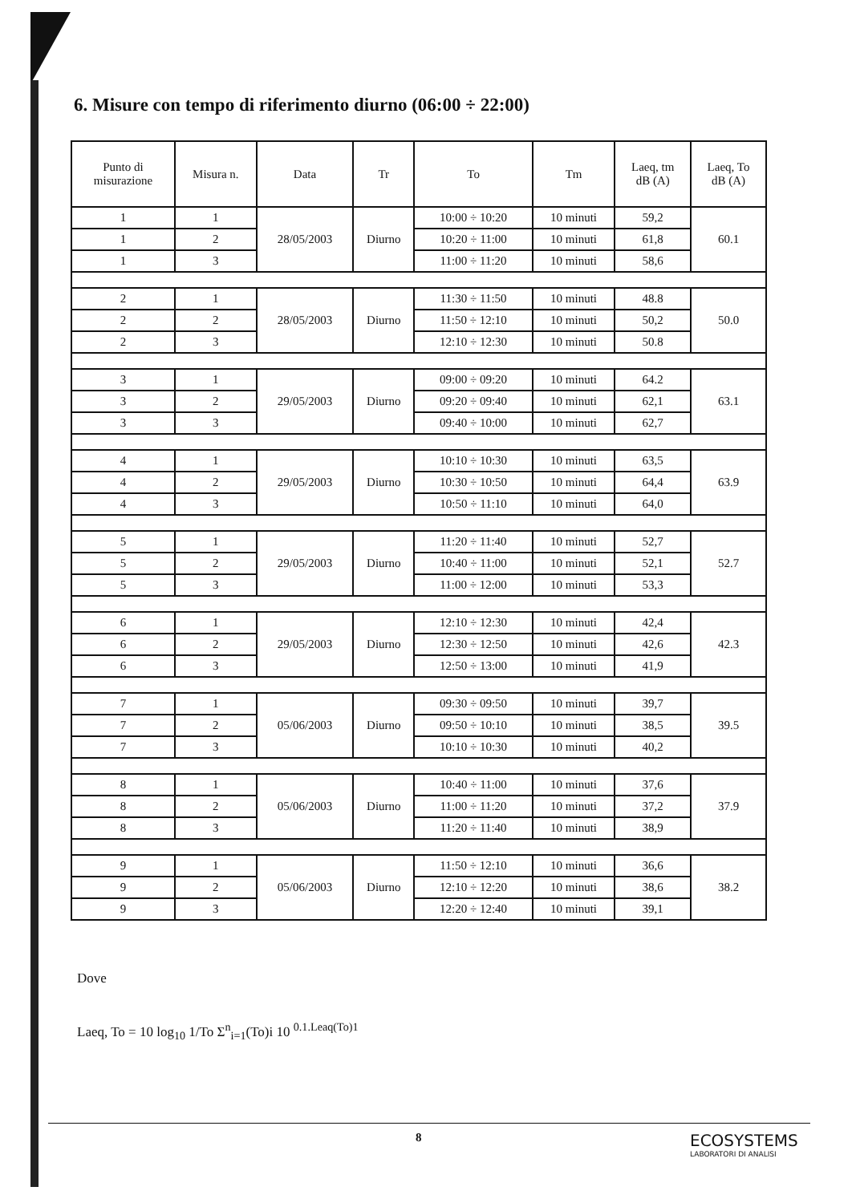6. Misure con tempo di riferimento diurno (06:00 ÷ 22:00)
| Punto di misurazione | Misura n. | Data | Tr | To | Tm | Laeq, tm dB (A) | Laeq, To dB (A) |
| --- | --- | --- | --- | --- | --- | --- | --- |
| 1 | 1 | 28/05/2003 | Diurno | 10:00 ÷ 10:20 | 10 minuti | 59,2 | 60.1 |
| 1 | 2 | | | 10:20 ÷ 11:00 | 10 minuti | 61,8 | |
| 1 | 3 | | | 11:00 ÷ 11:20 | 10 minuti | 58,6 | |
| 2 | 1 | 28/05/2003 | Diurno | 11:30 ÷ 11:50 | 10 minuti | 48.8 | 50.0 |
| 2 | 2 | | | 11:50 ÷ 12:10 | 10 minuti | 50,2 | |
| 2 | 3 | | | 12:10 ÷ 12:30 | 10 minuti | 50.8 | |
| 3 | 1 | 29/05/2003 | Diurno | 09:00 ÷ 09:20 | 10 minuti | 64.2 | 63.1 |
| 3 | 2 | | | 09:20 ÷ 09:40 | 10 minuti | 62,1 | |
| 3 | 3 | | | 09:40 ÷ 10:00 | 10 minuti | 62,7 | |
| 4 | 1 | 29/05/2003 | Diurno | 10:10 ÷ 10:30 | 10 minuti | 63,5 | 63.9 |
| 4 | 2 | | | 10:30 ÷ 10:50 | 10 minuti | 64,4 | |
| 4 | 3 | | | 10:50 ÷ 11:10 | 10 minuti | 64,0 | |
| 5 | 1 | 29/05/2003 | Diurno | 11:20 ÷ 11:40 | 10 minuti | 52,7 | 52.7 |
| 5 | 2 | | | 10:40 ÷ 11:00 | 10 minuti | 52,1 | |
| 5 | 3 | | | 11:00 ÷ 12:00 | 10 minuti | 53,3 | |
| 6 | 1 | 29/05/2003 | Diurno | 12:10 ÷ 12:30 | 10 minuti | 42,4 | 42.3 |
| 6 | 2 | | | 12:30 ÷ 12:50 | 10 minuti | 42,6 | |
| 6 | 3 | | | 12:50 ÷ 13:00 | 10 minuti | 41,9 | |
| 7 | 1 | 05/06/2003 | Diurno | 09:30 ÷ 09:50 | 10 minuti | 39,7 | 39.5 |
| 7 | 2 | | | 09:50 ÷ 10:10 | 10 minuti | 38,5 | |
| 7 | 3 | | | 10:10 ÷ 10:30 | 10 minuti | 40,2 | |
| 8 | 1 | 05/06/2003 | Diurno | 10:40 ÷ 11:00 | 10 minuti | 37,6 | 37.9 |
| 8 | 2 | | | 11:00 ÷ 11:20 | 10 minuti | 37,2 | |
| 8 | 3 | | | 11:20 ÷ 11:40 | 10 minuti | 38,9 | |
| 9 | 1 | 05/06/2003 | Diurno | 11:50 ÷ 12:10 | 10 minuti | 36,6 | 38.2 |
| 9 | 2 | | | 12:10 ÷ 12:20 | 10 minuti | 38,6 | |
| 9 | 3 | | | 12:20 ÷ 12:40 | 10 minuti | 39,1 | |
Dove
Laeq, To = 10 log<sub>10</sub> 1/To Σ<sup>n</sup><sub>i=1</sub>(To)i 10 <sup>0.1.Leaq(To)1</sup>
8
ECOSYSTEMS
LABORATORI DI ANALISI